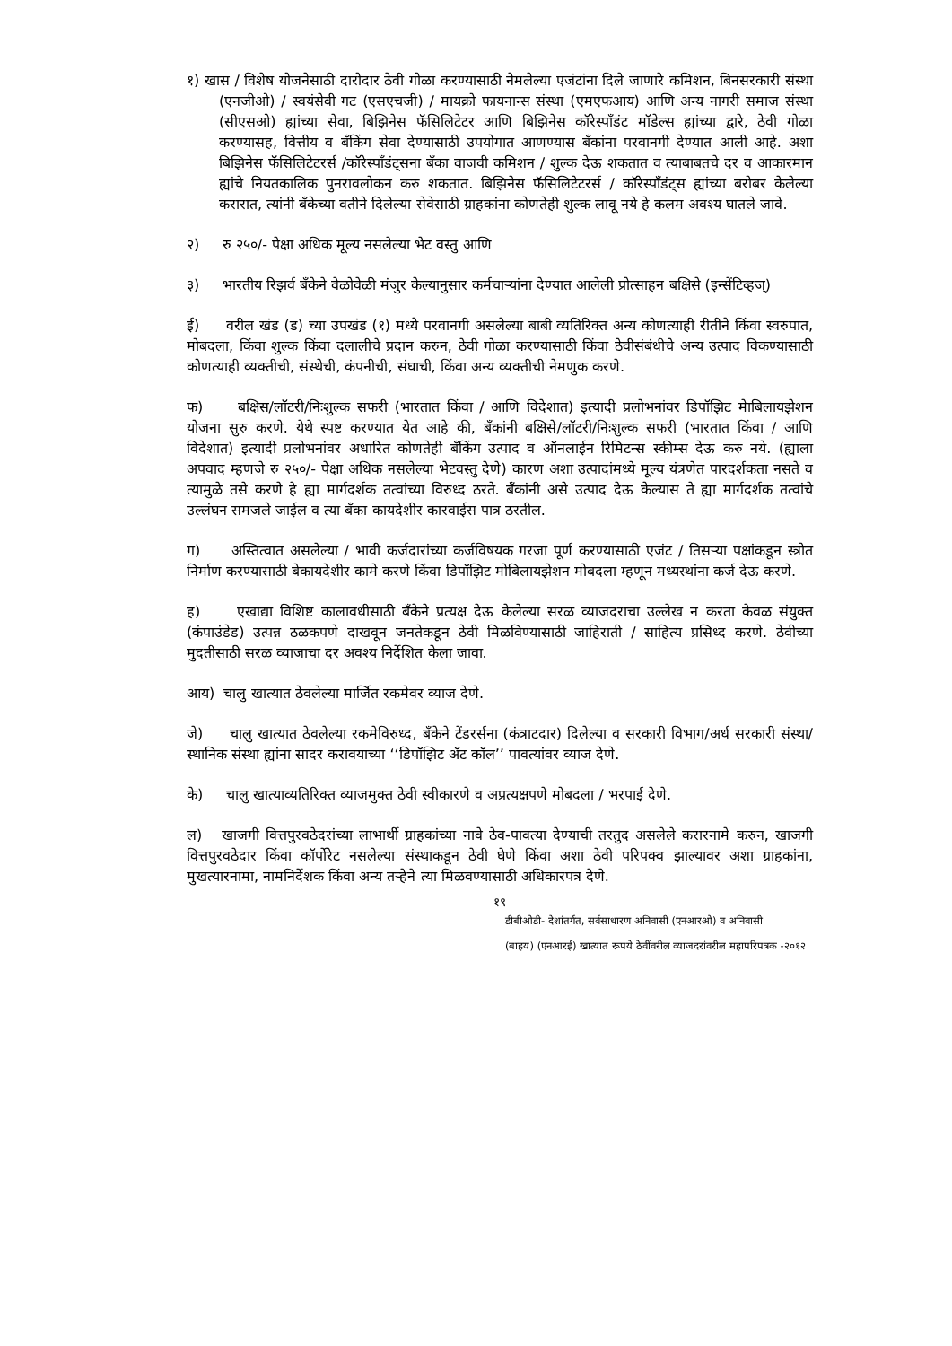१) खास / विशेष योजनेसाठी दारोदार ठेवी गोळा करण्यासाठी नेमलेल्या एजंटांना दिले जाणारे कमिशन, बिनसरकारी संस्था (एनजीओ) / स्वयंसेवी गट (एसएचजी) / मायक्रो फायनान्स संस्था (एमएफआय) आणि अन्य नागरी समाज संस्था (सीएसओ) ह्यांच्या सेवा, बिझिनेस फॅसिलिटेटर आणि बिझिनेस कॉरेस्पॉंडंट मॉडेल्स ह्यांच्या द्वारे, ठेवी गोळा करण्यासह, वित्तीय व बँकिंग सेवा देण्यासाठी उपयोगात आणण्यास बँकांना परवानगी देण्यात आली आहे. अशा बिझिनेस फॅसिलिटेटरर्स /कॉरेस्पॉंडंट्सना बँका वाजवी कमिशन / शुल्क देऊ शकतात व त्याबाबतचे दर व आकारमान ह्यांचे नियतकालिक पुनरावलोकन करु शकतात. बिझिनेस फॅसिलिटेटरर्स / कॉरेस्पॉंडंट्स ह्यांच्या बरोबर केलेल्या करारात, त्यांनी बँकेच्या वतीने दिलेल्या सेवेसाठी ग्राहकांना कोणतेही शुल्क लावू नये हे कलम अवश्य घातले जावे.
२) रु २५०/- पेक्षा अधिक मूल्य नसलेल्या भेट वस्तु आणि
३) भारतीय रिझर्व बँकेने वेळोवेळी मंजुर केल्यानुसार कर्मचाऱ्यांना देण्यात आलेली प्रोत्साहन बक्षिसे (इन्सेंटिव्हज्)
ई) वरील खंड (ड) च्या उपखंड (१) मध्ये परवानगी असलेल्या बाबी व्यतिरिक्त अन्य कोणत्याही रीतीने किंवा स्वरुपात, मोबदला, किंवा शुल्क किंवा दलालीचे प्रदान करुन, ठेवी गोळा करण्यासाठी किंवा ठेवीसंबंधीचे अन्य उत्पाद विकण्यासाठी कोणत्याही व्यक्तीची, संस्थेची, कंपनीची, संघाची, किंवा अन्य व्यक्तीची नेमणुक करणे.
फ) बक्षिस/लॉटरी/निःशुल्क सफरी (भारतात किंवा / आणि विदेशात) इत्यादी प्रलोभनांवर डिपॉझिट मेाबिलायझेशन योजना सुरु करणे. येथे स्पष्ट करण्यात येत आहे की, बँकांनी बक्षिसे/लॉटरी/निःशुल्क सफरी (भारतात किंवा / आणि विदेशात) इत्यादी प्रलोभनांवर अधारित कोणतेही बँकिंग उत्पाद व ऑनलाईन रिमिटन्स स्कीम्स देऊ करु नये. (ह्याला अपवाद म्हणजे रु २५०/- पेक्षा अधिक नसलेल्या भेटवस्तु देणे) कारण अशा उत्पादांमध्ये मूल्य यंत्रणेत पारदर्शकता नसते व त्यामुळे तसे करणे हे ह्या मार्गदर्शक तत्वांच्या विरुध्द ठरते. बँकांनी असे उत्पाद देऊ केल्यास ते ह्या मार्गदर्शक तत्वांचे उल्लंघन समजले जाईल व त्या बँका कायदेशीर कारवाईस पात्र ठरतील.
ग) अस्तित्वात असलेल्या / भावी कर्जदारांच्या कर्जविषयक गरजा पूर्ण करण्यासाठी एजंट / तिसऱ्या पक्षांकडून स्त्रोत निर्माण करण्यासाठी बेकायदेशीर कामे करणे किंवा डिपॉझिट मोबिलायझेशन मोबदला म्हणून मध्यस्थांना कर्ज देऊ करणे.
ह) एखाद्या विशिष्ट कालावधीसाठी बँकेने प्रत्यक्ष देऊ केलेल्या सरळ व्याजदराचा उल्लेख न करता केवळ संयुक्त (कंपाउंडेड) उत्पन्न ठळकपणे दाखवून जनतेकडून ठेवी मिळविण्यासाठी जाहिराती / साहित्य प्रसिध्द करणे. ठेवीच्या मुदतीसाठी सरळ व्याजाचा दर अवश्य निर्देशित केला जावा.
आय) चालु खात्यात ठेवलेल्या मार्जित रकमेवर व्याज देणे.
जे) चालु खात्यात ठेवलेल्या रकमेविरुध्द, बँकेने टेंडरर्सना (कंत्राटदार) दिलेल्या व सरकारी विभाग/अर्ध सरकारी संस्था/स्थानिक संस्था ह्यांना सादर करावयाच्या ‘‘डिपॉझिट ॲट कॉल’’ पावत्यांवर व्याज देणे.
के) चालु खात्याव्यतिरिक्त व्याजमुक्त ठेवी स्वीकारणे व अप्रत्यक्षपणे मोबदला / भरपाई देणे.
ल) खाजगी वित्तपुरवठेदरांच्या लाभार्थी ग्राहकांच्या नावे ठेव-पावत्या देण्याची तरतुद असलेले करारनामे करुन, खाजगी वित्तपुरवठेदार किंवा कॉर्पोरेट नसलेल्या संस्थाकडून ठेवी घेणे किंवा अशा ठेवी परिपक्व झाल्यावर अशा ग्राहकांना, मुखत्यारनामा, नामनिर्देशक किंवा अन्य तऱ्हेने त्या मिळवण्यासाठी अधिकारपत्र देणे.
१९
डीबीओडी- देशांतर्गत, सर्वसाधारण अनिवासी (एनआरओ) व अनिवासी
(बाहय) (एनआरई) खात्यात रूपये ठेवींवरील व्याजदरांवरील महापरिपत्रक -२०१२